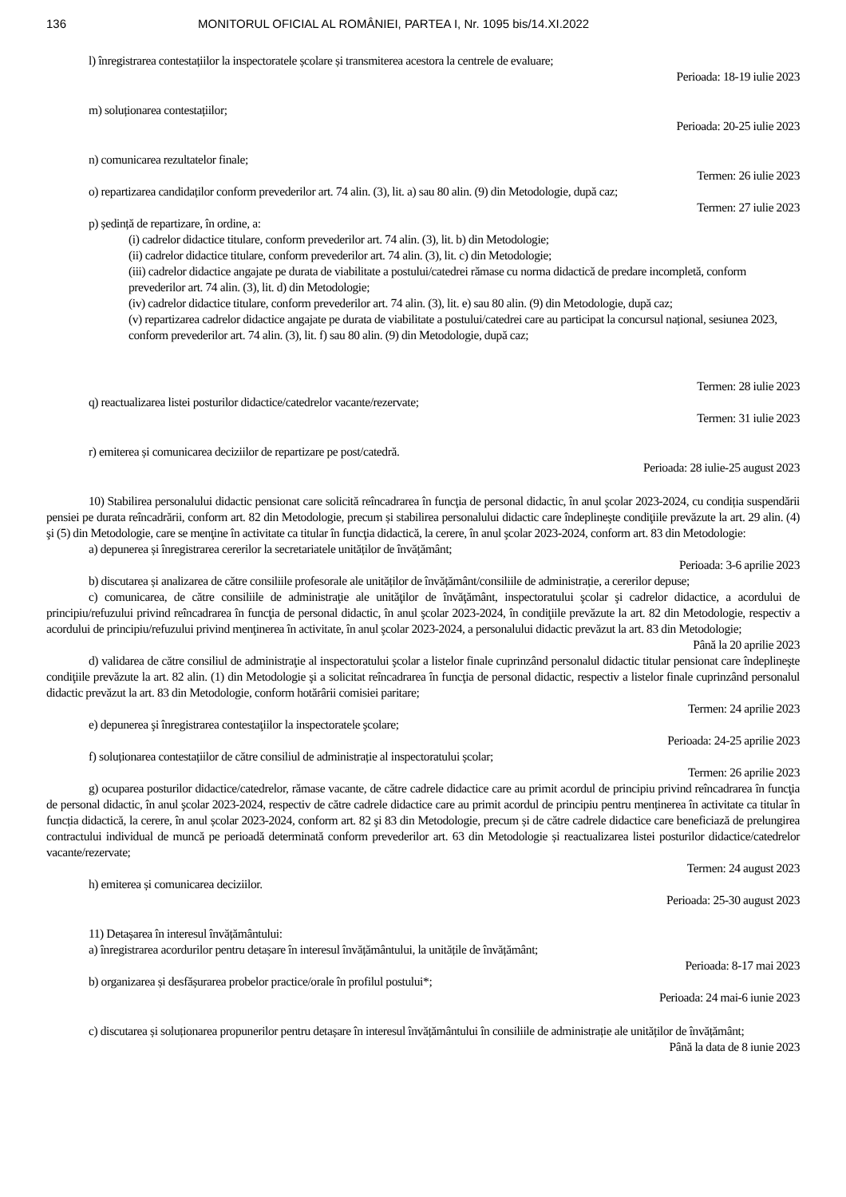136 MONITORUL OFICIAL AL ROMÂNIEI, PARTEA I, Nr. 1095 bis/14.XI.2022
l) înregistrarea contestațiilor la inspectoratele școlare și transmiterea acestora la centrele de evaluare;
Perioada: 18-19 iulie 2023
m) soluționarea contestațiilor;
Perioada: 20-25 iulie 2023
n) comunicarea rezultatelor finale;
Termen: 26 iulie 2023
o) repartizarea candidaților conform prevederilor art. 74 alin. (3), lit. a) sau 80 alin. (9) din Metodologie, după caz;
Termen: 27 iulie 2023
p) ședință de repartizare, în ordine, a:
(i) cadrelor didactice titulare, conform prevederilor art. 74 alin. (3), lit. b) din Metodologie;
(ii) cadrelor didactice titulare, conform prevederilor art. 74 alin. (3), lit. c) din Metodologie;
(iii) cadrelor didactice angajate pe durata de viabilitate a postului/catedrei rămase cu norma didactică de predare incompletă, conform prevederilor art. 74 alin. (3), lit. d) din Metodologie;
(iv) cadrelor didactice titulare, conform prevederilor art. 74 alin. (3), lit. e) sau 80 alin. (9) din Metodologie, după caz;
(v) repartizarea cadrelor didactice angajate pe durata de viabilitate a postului/catedrei care au participat la concursul național, sesiunea 2023, conform prevederilor art. 74 alin. (3), lit. f) sau 80 alin. (9) din Metodologie, după caz;
Termen: 28 iulie 2023
q) reactualizarea listei posturilor didactice/catedrelor vacante/rezervate;
Termen: 31 iulie 2023
r) emiterea și comunicarea deciziilor de repartizare pe post/catedră.
Perioada: 28 iulie-25 august 2023
10) Stabilirea personalului didactic pensionat care solicită reîncadrarea în funcţia de personal didactic, în anul şcolar 2023-2024, cu condiția suspendării pensiei pe durata reîncadrării, conform art. 82 din Metodologie, precum și stabilirea personalului didactic care îndeplineşte condiţiile prevăzute la art. 29 alin. (4) şi (5) din Metodologie, care se menţine în activitate ca titular în funcţia didactică, la cerere, în anul şcolar 2023-2024, conform art. 83 din Metodologie:
a) depunerea și înregistrarea cererilor la secretariatele unităților de învățământ;
Perioada: 3-6 aprilie 2023
b) discutarea și analizarea de către consiliile profesorale ale unităților de învățământ/consiliile de administrație, a cererilor depuse;
c) comunicarea, de către consiliile de administraţie ale unităţilor de învăţământ, inspectoratului şcolar şi cadrelor didactice, a acordului de principiu/refuzului privind reîncadrarea în funcţia de personal didactic, în anul şcolar 2023-2024, în condiţiile prevăzute la art. 82 din Metodologie, respectiv a acordului de principiu/refuzului privind menţinerea în activitate, în anul şcolar 2023-2024, a personalului didactic prevăzut la art. 83 din Metodologie;
Până la 20 aprilie 2023
d) validarea de către consiliul de administraţie al inspectoratului şcolar a listelor finale cuprinzând personalul didactic titular pensionat care îndeplineşte condiţiile prevăzute la art. 82 alin. (1) din Metodologie şi a solicitat reîncadrarea în funcţia de personal didactic, respectiv a listelor finale cuprinzând personalul didactic prevăzut la art. 83 din Metodologie, conform hotărârii comisiei paritare;
Termen: 24 aprilie 2023
e) depunerea şi înregistrarea contestaţiilor la inspectoratele şcolare;
Perioada: 24-25 aprilie 2023
f) soluționarea contestațiilor de către consiliul de administrație al inspectoratului școlar;
Termen: 26 aprilie 2023
g) ocuparea posturilor didactice/catedrelor, rămase vacante, de către cadrele didactice care au primit acordul de principiu privind reîncadrarea în funcţia de personal didactic, în anul şcolar 2023-2024, respectiv de către cadrele didactice care au primit acordul de principiu pentru menținerea în activitate ca titular în funcția didactică, la cerere, în anul școlar 2023-2024, conform art. 82 şi 83 din Metodologie, precum și de către cadrele didactice care beneficiază de prelungirea contractului individual de muncă pe perioadă determinată conform prevederilor art. 63 din Metodologie și reactualizarea listei posturilor didactice/catedrelor vacante/rezervate;
Termen: 24 august 2023
h) emiterea și comunicarea deciziilor.
Perioada: 25-30 august 2023
11) Detașarea în interesul învățământului:
a) înregistrarea acordurilor pentru detașare în interesul învățământului, la unitățile de învățământ;
Perioada: 8-17 mai 2023
b) organizarea și desfășurarea probelor practice/orale în profilul postului*;
Perioada: 24 mai-6 iunie 2023
c) discutarea și soluționarea propunerilor pentru detașare în interesul învățământului în consiliile de administrație ale unităților de învățământ;
Până la data de 8 iunie 2023